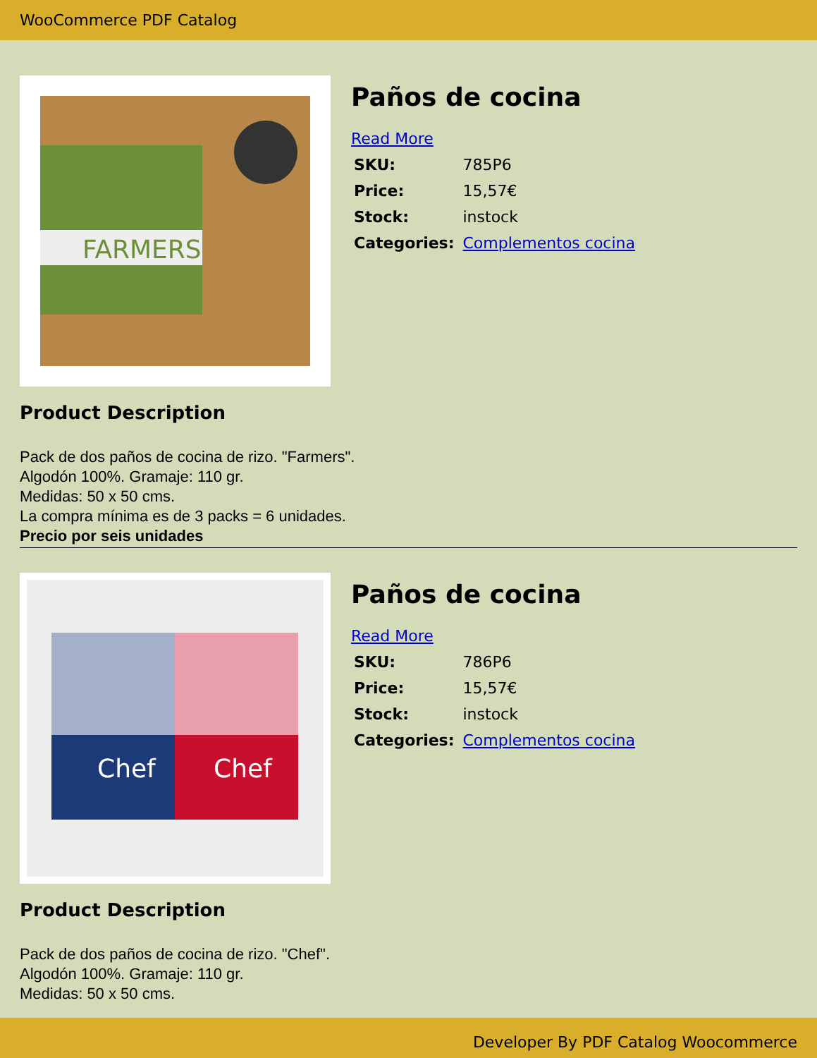WooCommerce PDF Catalog
FARMERS
Paños de cocina
Read More
| SKU: | 785P6 |
| Price: | 15,57€ |
| Stock: | instock |
| Categories: | Complementos cocina |
Product Description
Pack de dos paños de cocina de rizo. "Farmers".
Algodón 100%. Gramaje: 110 gr.
Medidas: 50 x 50 cms.
La compra mínima es de 3 packs = 6 unidades.
Precio por seis unidades
Chef
Chef
Paños de cocina
Read More
| SKU: | 786P6 |
| Price: | 15,57€ |
| Stock: | instock |
| Categories: | Complementos cocina |
Product Description
Pack de dos paños de cocina de rizo. "Chef".
Algodón 100%. Gramaje: 110 gr.
Medidas: 50 x 50 cms.
Developer By PDF Catalog Woocommerce